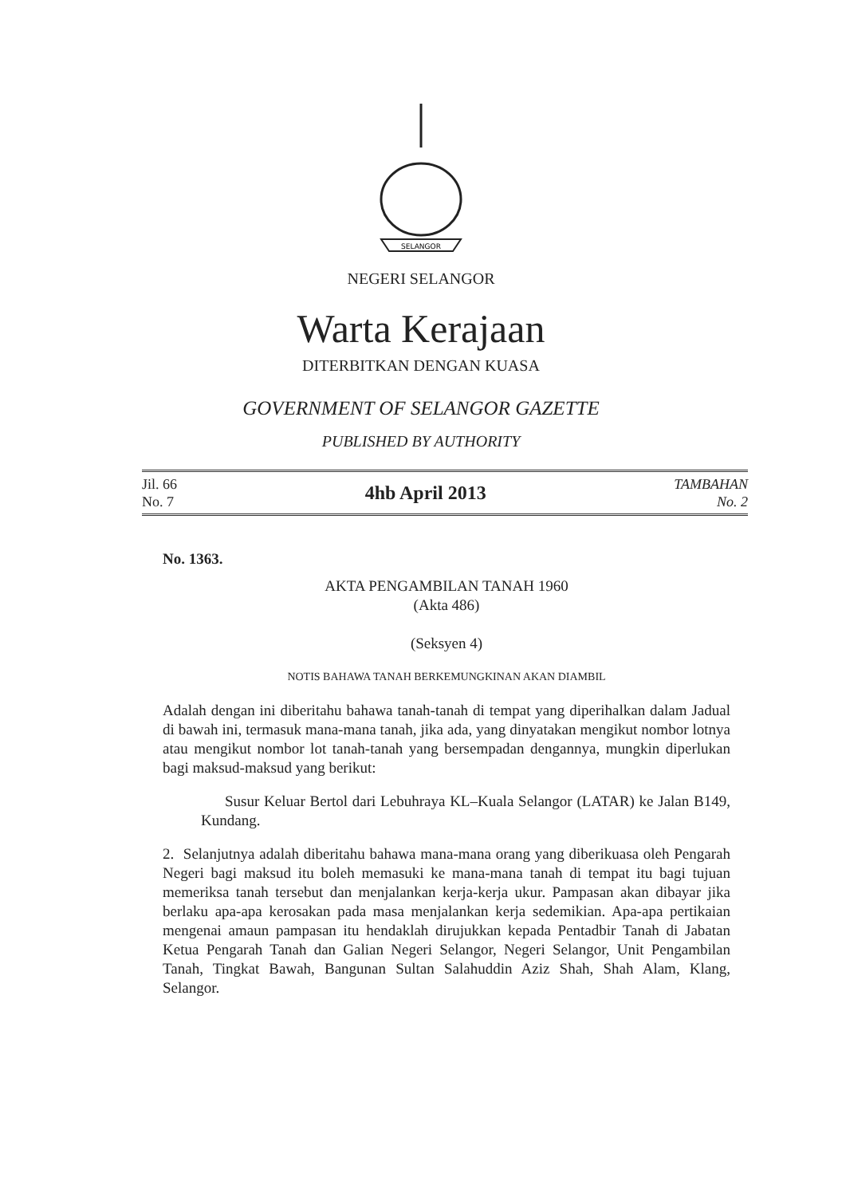SELANGOR
NEGERI SELANGOR
Warta Kerajaan
DITERBITKAN DENGAN KUASA
GOVERNMENT OF SELANGOR GAZETTE
PUBLISHED BY AUTHORITY
Jil. 66
No. 7
4hb April 2013
TAMBAHAN
No. 2
No. 1363.
AKTA PENGAMBILAN TANAH 1960
(Akta 486)
(Seksyen 4)
NOTIS BAHAWA TANAH BERKEMUNGKINAN AKAN DIAMBIL
Adalah dengan ini diberitahu bahawa tanah-tanah di tempat yang diperihalkan dalam Jadual di bawah ini, termasuk mana-mana tanah, jika ada, yang dinyatakan mengikut nombor lotnya atau mengikut nombor lot tanah-tanah yang bersempadan dengannya, mungkin diperlukan bagi maksud-maksud yang berikut:
Susur Keluar Bertol dari Lebuhraya KL–Kuala Selangor (LATAR) ke Jalan B149, Kundang.
2. Selanjutnya adalah diberitahu bahawa mana-mana orang yang diberikuasa oleh Pengarah Negeri bagi maksud itu boleh memasuki ke mana-mana tanah di tempat itu bagi tujuan memeriksa tanah tersebut dan menjalankan kerja-kerja ukur. Pampasan akan dibayar jika berlaku apa-apa kerosakan pada masa menjalankan kerja sedemikian. Apa-apa pertikaian mengenai amaun pampasan itu hendaklah dirujukkan kepada Pentadbir Tanah di Jabatan Ketua Pengarah Tanah dan Galian Negeri Selangor, Negeri Selangor, Unit Pengambilan Tanah, Tingkat Bawah, Bangunan Sultan Salahuddin Aziz Shah, Shah Alam, Klang, Selangor.